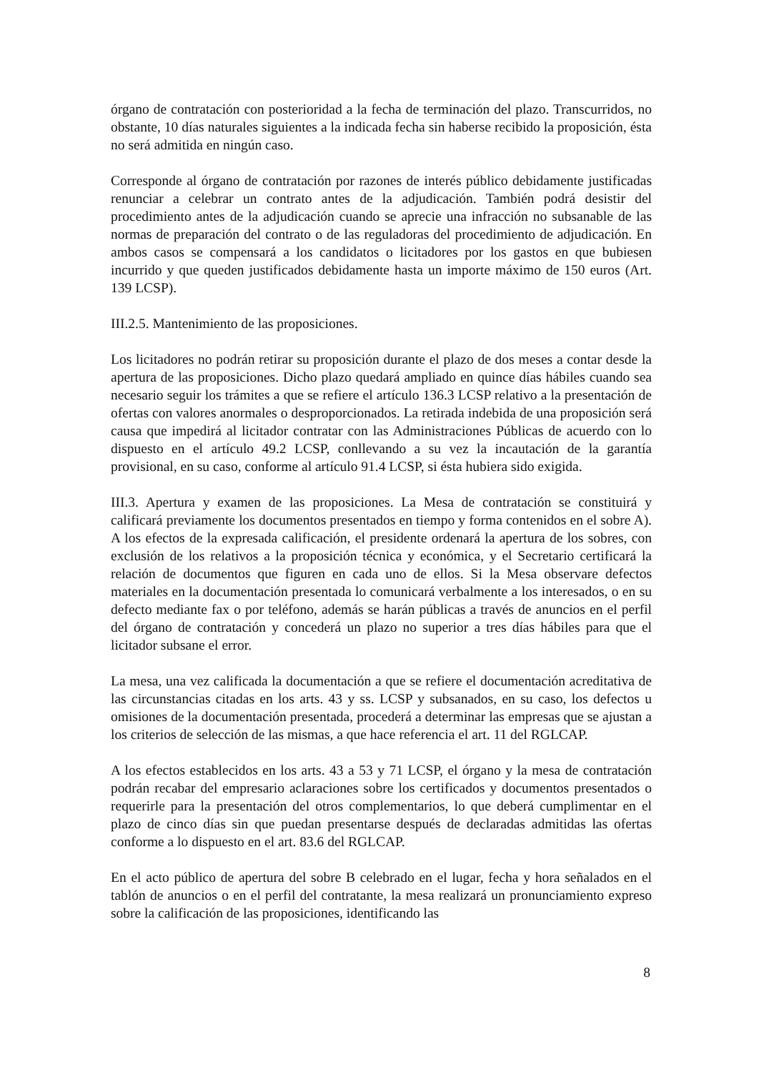órgano de contratación con posterioridad a la fecha de terminación del plazo. Transcurridos, no obstante, 10 días naturales siguientes a la indicada fecha sin haberse recibido la proposición, ésta no será admitida en ningún caso.
Corresponde al órgano de contratación por razones de interés público debidamente justificadas renunciar a celebrar un contrato antes de la adjudicación. También podrá desistir del procedimiento antes de la adjudicación cuando se aprecie una infracción no subsanable de las normas de preparación del contrato o de las reguladoras del procedimiento de adjudicación. En ambos casos se compensará a los candidatos o licitadores por los gastos en que bubiesen incurrido y que queden justificados debidamente hasta un importe máximo de 150 euros (Art. 139 LCSP).
III.2.5. Mantenimiento de las proposiciones.
Los licitadores no podrán retirar su proposición durante el plazo de dos meses a contar desde la apertura de las proposiciones. Dicho plazo quedará ampliado en quince días hábiles cuando sea necesario seguir los trámites a que se refiere el artículo 136.3 LCSP relativo a la presentación de ofertas con valores anormales o desproporcionados. La retirada indebida de una proposición será causa que impedirá al licitador contratar con las Administraciones Públicas de acuerdo con lo dispuesto en el artículo 49.2 LCSP, conllevando a su vez la incautación de la garantía provisional, en su caso, conforme al artículo 91.4 LCSP, si ésta hubiera sido exigida.
III.3. Apertura y examen de las proposiciones. La Mesa de contratación se constituirá y calificará previamente los documentos presentados en tiempo y forma contenidos en el sobre A). A los efectos de la expresada calificación, el presidente ordenará la apertura de los sobres, con exclusión de los relativos a la proposición técnica y económica, y el Secretario certificará la relación de documentos que figuren en cada uno de ellos. Si la Mesa observare defectos materiales en la documentación presentada lo comunicará verbalmente a los interesados, o en su defecto mediante fax o por teléfono, además se harán públicas a través de anuncios en el perfil del órgano de contratación y concederá un plazo no superior a tres días hábiles para que el licitador subsane el error.
La mesa, una vez calificada la documentación a que se refiere el documentación acreditativa de las circunstancias citadas en los arts. 43 y ss. LCSP y subsanados, en su caso, los defectos u omisiones de la documentación presentada, procederá a determinar las empresas que se ajustan a los criterios de selección de las mismas, a que hace referencia el art. 11 del RGLCAP.
A los efectos establecidos en los arts. 43 a 53 y 71 LCSP, el órgano y la mesa de contratación podrán recabar del empresario aclaraciones sobre los certificados y documentos presentados o requerirle para la presentación del otros complementarios, lo que deberá cumplimentar en el plazo de cinco días sin que puedan presentarse después de declaradas admitidas las ofertas conforme a lo dispuesto en el art. 83.6 del RGLCAP.
En el acto público de apertura del sobre B celebrado en el lugar, fecha y hora señalados en el tablón de anuncios o en el perfil del contratante, la mesa realizará un pronunciamiento expreso sobre la calificación de las proposiciones, identificando las
8